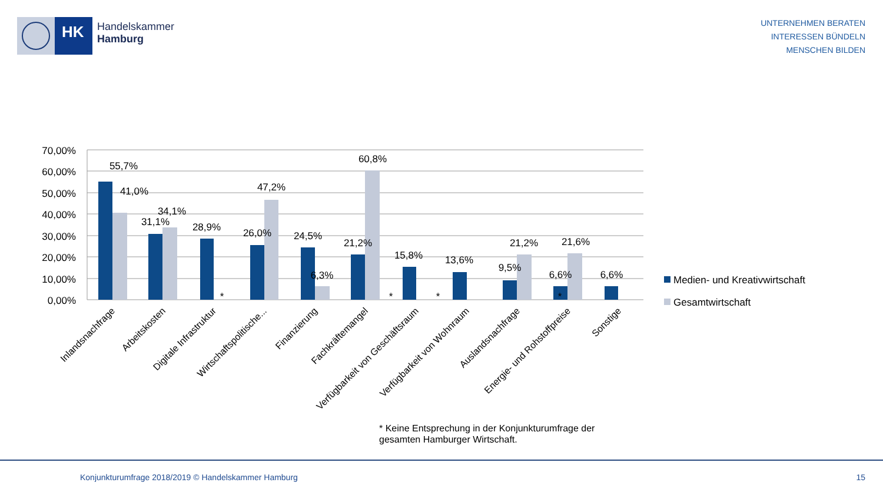HK
Handelskammer
Hamburg
UNTERNEHMEN BERATEN
INTERESSEN BÜNDELN
MENSCHEN BILDEN
70,00%
60,00%
50,00%
40,00%
30,00%
20,00%
10,00%
0,00%
55,7%
41,0%
34,1%
31,1%
28,9%
47,2%
26,0%
24,5%
6,3%
60,8%
21,2%
15,8%
13,6%
9,5%
21,2%
6,6%
21,6%
6,6%
*
*
*
*
Inlandsnachfrage
Arbeitskosten
Digitale Infrastruktur
Wirtschaftspolitische...
Finanzierung
Fachkräftemangel
Verfügbarkeit von Geschäftsraum
Verfügbarkeit von Wohnraum
Auslandsnachfrage
Energie- und Rohstoffpreise
Sonstige
Medien- und Kreativwirtschaft
Gesamtwirtschaft
* Keine Entsprechung in der Konjunkturumfrage der
gesamten Hamburger Wirtschaft.
Konjunkturumfrage 2018/2019 © Handelskammer Hamburg
15